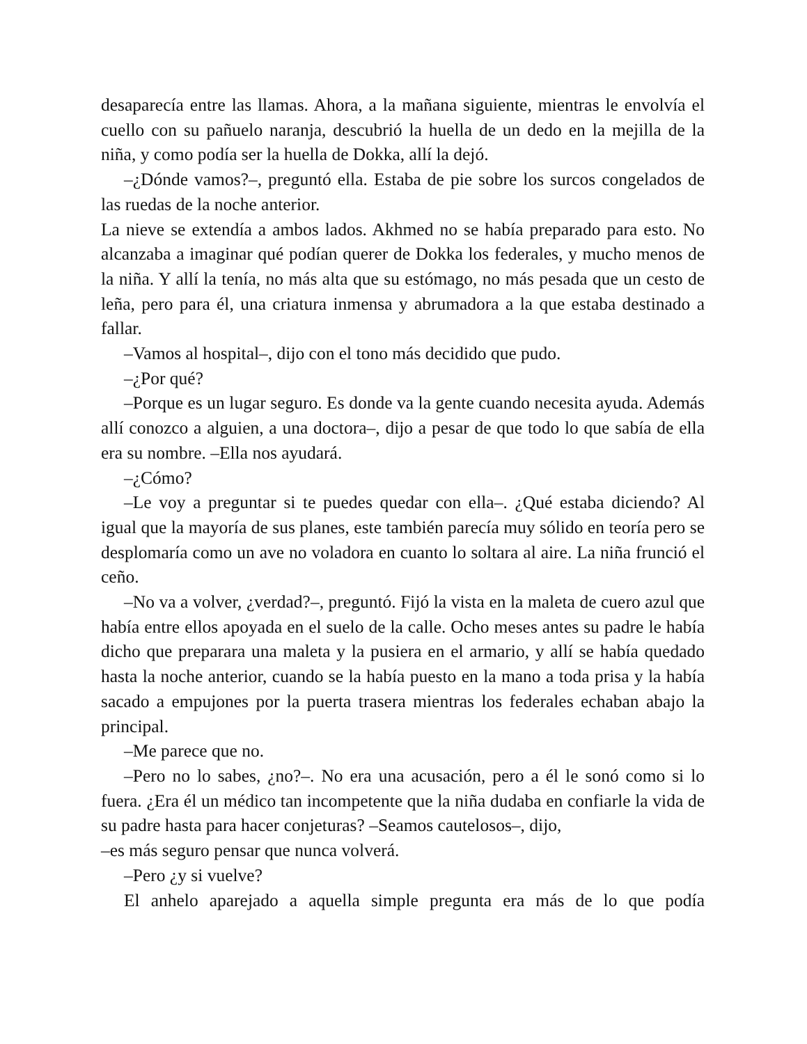desaparecía entre las llamas. Ahora, a la mañana siguiente, mientras le envolvía el cuello con su pañuelo naranja, descubrió la huella de un dedo en la mejilla de la niña, y como podía ser la huella de Dokka, allí la dejó.
–¿Dónde vamos?–, preguntó ella. Estaba de pie sobre los surcos congelados de las ruedas de la noche anterior.
La nieve se extendía a ambos lados. Akhmed no se había preparado para esto. No alcanzaba a imaginar qué podían querer de Dokka los federales, y mucho menos de la niña. Y allí la tenía, no más alta que su estómago, no más pesada que un cesto de leña, pero para él, una criatura inmensa y abrumadora a la que estaba destinado a fallar.
–Vamos al hospital–, dijo con el tono más decidido que pudo.
–¿Por qué?
–Porque es un lugar seguro. Es donde va la gente cuando necesita ayuda. Además allí conozco a alguien, a una doctora–, dijo a pesar de que todo lo que sabía de ella era su nombre. –Ella nos ayudará.
–¿Cómo?
–Le voy a preguntar si te puedes quedar con ella–. ¿Qué estaba diciendo? Al igual que la mayoría de sus planes, este también parecía muy sólido en teoría pero se desplomaría como un ave no voladora en cuanto lo soltara al aire. La niña frunció el ceño.
–No va a volver, ¿verdad?–, preguntó. Fijó la vista en la maleta de cuero azul que había entre ellos apoyada en el suelo de la calle. Ocho meses antes su padre le había dicho que preparara una maleta y la pusiera en el armario, y allí se había quedado hasta la noche anterior, cuando se la había puesto en la mano a toda prisa y la había sacado a empujones por la puerta trasera mientras los federales echaban abajo la principal.
–Me parece que no.
–Pero no lo sabes, ¿no?–. No era una acusación, pero a él le sonó como si lo fuera. ¿Era él un médico tan incompetente que la niña dudaba en confiarle la vida de su padre hasta para hacer conjeturas? –Seamos cautelosos–, dijo,
–es más seguro pensar que nunca volverá.
–Pero ¿y si vuelve?
El anhelo aparejado a aquella simple pregunta era más de lo que podía